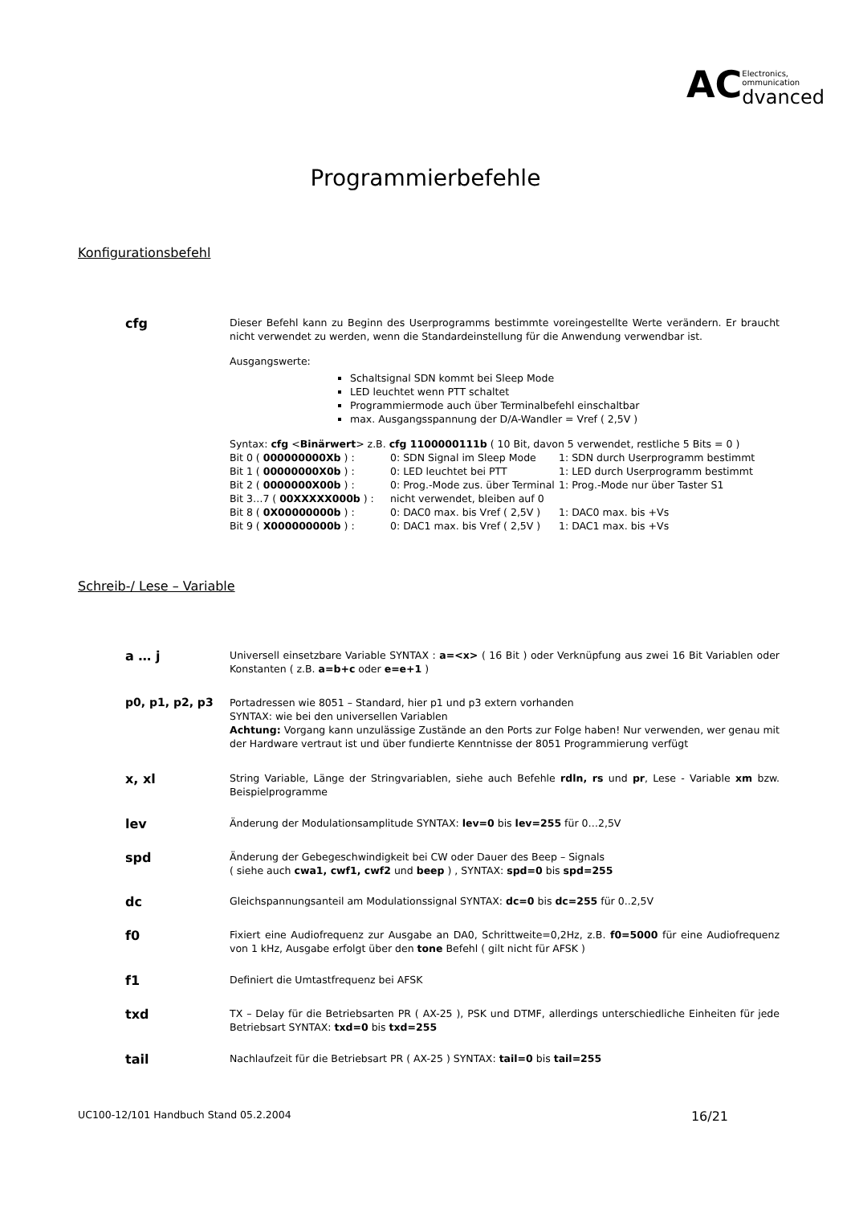AC
Electronics,
ommunication
dvanced
Programmierbefehle
Konfigurationsbefehl
cfg
Dieser Befehl kann zu Beginn des Userprogramms bestimmte voreingestellte Werte verändern. Er braucht nicht verwendet zu werden, wenn die Standardeinstellung für die Anwendung verwendbar ist.
Ausgangswerte:
Schaltsignal SDN kommt bei Sleep Mode
LED leuchtet wenn PTT schaltet
Programmiermode auch über Terminalbefehl einschaltbar
max. Ausgangsspannung der D/A-Wandler = Vref ( 2,5V )
Syntax: cfg <Binärwert> z.B. cfg 1100000111b ( 10 Bit, davon 5 verwendet, restliche 5 Bits = 0 )
Bit 0 ( 000000000Xb ) : 0: SDN Signal im Sleep Mode 1: SDN durch Userprogramm bestimmt Bit 1 ( 00000000X0b ) : 0: LED leuchtet bei PTT 1: LED durch Userprogramm bestimmt Bit 2 ( 0000000X00b ) : 0: Prog.-Mode zus. über Terminal 1: Prog.-Mode nur über Taster S1 Bit 3…7 ( 00XXXXX000b ) : nicht verwendet, bleiben auf 0 Bit 8 ( 0X00000000b ) : 0: DAC0 max. bis Vref ( 2,5V ) 1: DAC0 max. bis +Vs Bit 9 ( X000000000b ) : 0: DAC1 max. bis Vref ( 2,5V ) 1: DAC1 max. bis +Vs
Schreib-/ Lese – Variable
a … j
Universell einsetzbare Variable SYNTAX : a=<x> ( 16 Bit ) oder Verknüpfung aus zwei 16 Bit Variablen oder Konstanten ( z.B. a=b+c oder e=e+1 )
p0, p1, p2, p3
Portadressen wie 8051 – Standard, hier p1 und p3 extern vorhanden
SYNTAX: wie bei den universellen Variablen
Achtung: Vorgang kann unzulässige Zustände an den Ports zur Folge haben! Nur verwenden, wer genau mit der Hardware vertraut ist und über fundierte Kenntnisse der 8051 Programmierung verfügt
x, xl
String Variable, Länge der Stringvariablen, siehe auch Befehle rdln, rs und pr, Lese - Variable xm bzw. Beispielprogramme
lev
Änderung der Modulationsamplitude SYNTAX: lev=0 bis lev=255 für 0…2,5V
spd
Änderung der Gebegeschwindigkeit bei CW oder Dauer des Beep – Signals
( siehe auch cwa1, cwf1, cwf2 und beep ) , SYNTAX: spd=0 bis spd=255
dc
Gleichspannungsanteil am Modulationssignal SYNTAX: dc=0 bis dc=255 für 0..2,5V
f0
Fixiert eine Audiofrequenz zur Ausgabe an DA0, Schrittweite=0,2Hz, z.B. f0=5000 für eine Audiofrequenz von 1 kHz, Ausgabe erfolgt über den tone Befehl ( gilt nicht für AFSK )
f1
Definiert die Umtastfrequenz bei AFSK
txd
TX – Delay für die Betriebsarten PR ( AX-25 ), PSK und DTMF, allerdings unterschiedliche Einheiten für jede Betriebsart SYNTAX: txd=0 bis txd=255
tail
Nachlaufzeit für die Betriebsart PR ( AX-25 ) SYNTAX: tail=0 bis tail=255
UC100-12/101 Handbuch Stand 05.2.2004 16/21